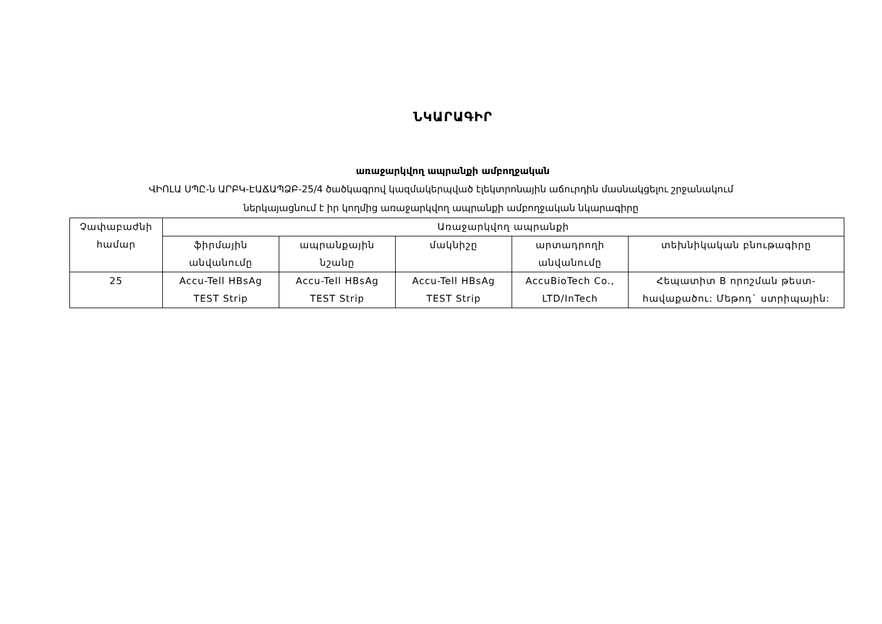ՆԿԱՐԱԳԻՐ
առաջարկվող ապրանքի ամբողջական
ՎԻՈԼԱ ՍՊԸ-ն ԱՐԲԿ-ԷԱՃԱՊՁԲ-25/4 ծածկագրով կազմակերպված էլեկտրոնային աճուրդին մասնակցելու շրջանակում
ներկայացնում է իր կողմից առաջարկվող ապրանքի ամբողջական նկարագիրը
| Չափաբաժնի համար | Առաջարկվող ապրանքի | | | | |
| --- | --- | --- | --- | --- | --- |
| | ֆիրմային անվանումը | ապրանքային նշանը | մակնիշը | արտադրողի անվանումը | տեխնիկական բնութագիրը |
| 25 | Accu-Tell HBsAg TEST Strip | Accu-Tell HBsAg TEST Strip | Accu-Tell HBsAg TEST Strip | AccuBioTech Co., LTD/InTech | Հեպատիտ B որոշման թեստ-հավաքածու: Մեթոդ` ստրիպային: |